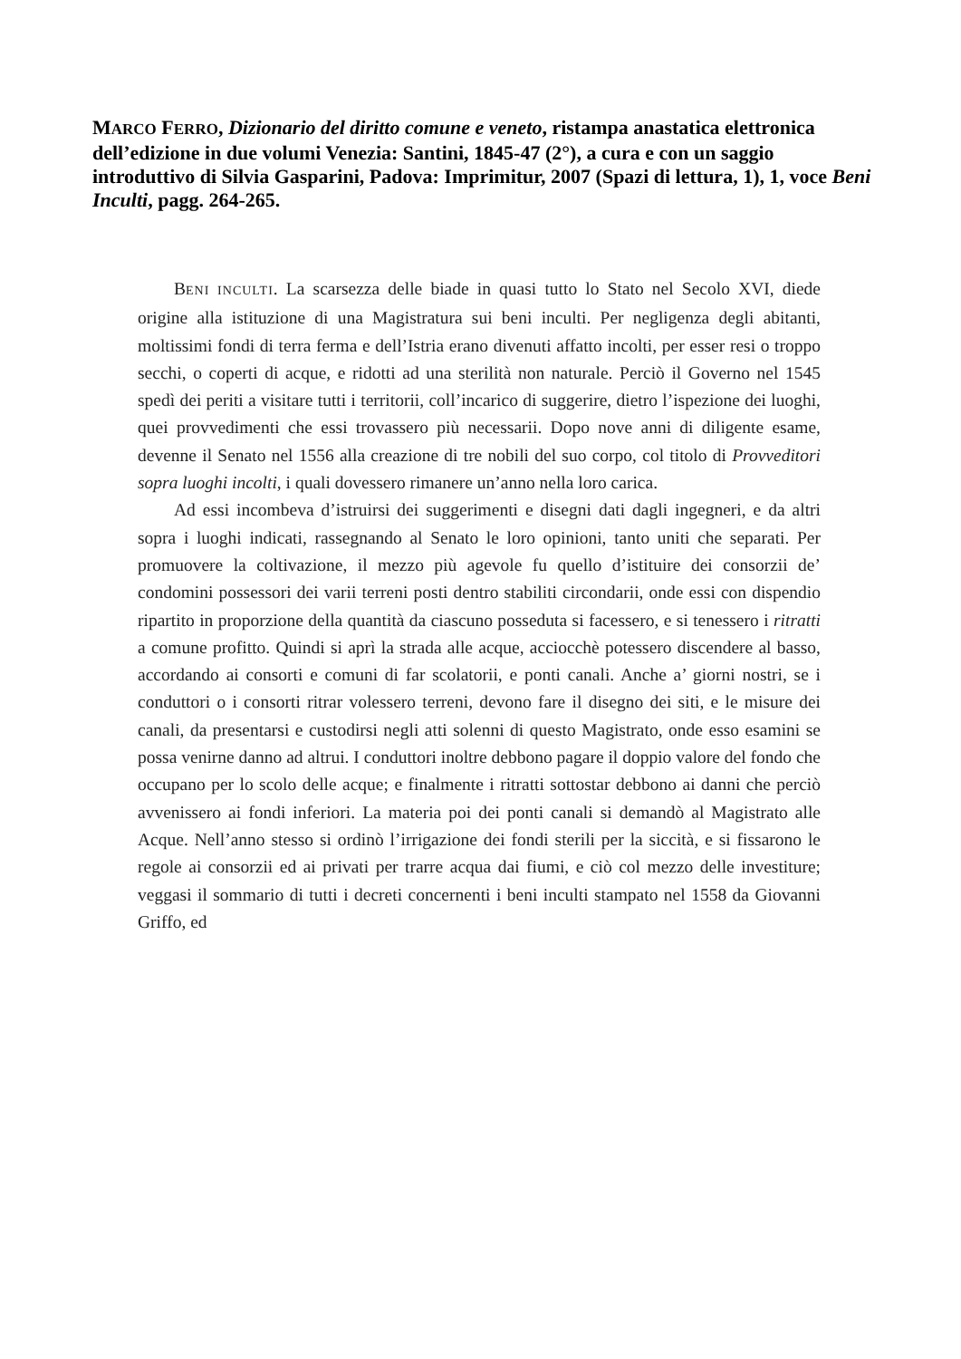MARCO FERRO, Dizionario del diritto comune e veneto, ristampa anastatica elettronica dell’edizione in due volumi Venezia: Santini, 1845-47 (2°), a cura e con un saggio introduttivo di Silvia Gasparini, Padova: Imprimitur, 2007 (Spazi di lettura, 1), 1, voce Beni Inculti, pagg. 264-265.
BENI INCULTI. La scarsezza delle biade in quasi tutto lo Stato nel Secolo XVI, diede origine alla istituzione di una Magistratura sui beni inculti. Per negligenza degli abitanti, moltissimi fondi di terra ferma e dell’Istria erano divenuti affatto incolti, per esser resi o troppo secchi, o coperti di acque, e ridotti ad una sterilità non naturale. Perciò il Governo nel 1545 spedì dei periti a visitare tutti i territorii, coll’incarico di suggerire, dietro l’ispezione dei luoghi, quei provvedimenti che essi trovassero più necessarii. Dopo nove anni di diligente esame, devenne il Senato nel 1556 alla creazione di tre nobili del suo corpo, col titolo di Provveditori sopra luoghi incolti, i quali dovessero rimanere un’anno nella loro carica.
Ad essi incombeva d’istruirsi dei suggerimenti e disegni dati dagli ingegneri, e da altri sopra i luoghi indicati, rassegnando al Senato le loro opinioni, tanto uniti che separati. Per promuovere la coltivazione, il mezzo più agevole fu quello d’istituire dei consorzii de’ condomini possessori dei varii terreni posti dentro stabiliti circondarii, onde essi con dispendio ripartito in proporzione della quantità da ciascuno posseduta si facessero, e si tenessero i ritratti a comune profitto. Quindi si aprì la strada alle acque, acciocchè potessero discendere al basso, accordando ai consorti e comuni di far scolatorii, e ponti canali. Anche a’ giorni nostri, se i conduttori o i consorti ritrar volessero terreni, devono fare il disegno dei siti, e le misure dei canali, da presentarsi e custodirsi negli atti solenni di questo Magistrato, onde esso esamini se possa venirne danno ad altrui. I conduttori inoltre debbono pagare il doppio valore del fondo che occupano per lo scolo delle acque; e finalmente i ritratti sottostar debbono ai danni che perciò avvenissero ai fondi inferiori. La materia poi dei ponti canali si demandò al Magistrato alle Acque. Nell’anno stesso si ordinò l’irrigazione dei fondi sterili per la siccità, e si fissarono le regole ai consorzii ed ai privati per trarre acqua dai fiumi, e ciò col mezzo delle investiture; veggasi il sommario di tutti i decreti concernenti i beni inculti stampato nel 1558 da Giovanni Griffo, ed